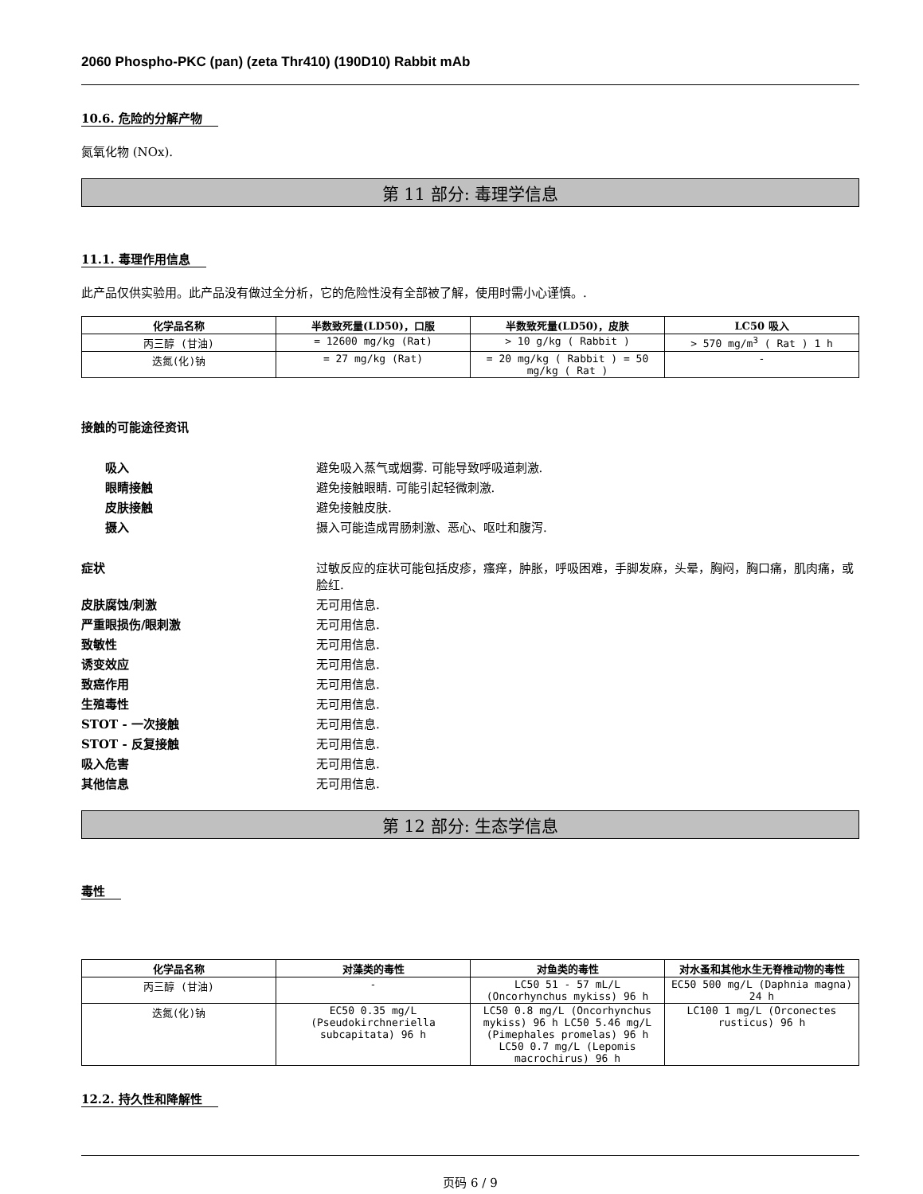2060 Phospho-PKC (pan) (zeta Thr410) (190D10) Rabbit mAb
10.6. 危险的分解产物
氮氧化物 (NOx).
第 11 部分: 毒理学信息
11.1. 毒理作用信息
此产品仅供实验用。此产品没有做过全分析，它的危险性没有全部被了解，使用时需小心谨慎。.
| 化学品名称 | 半数致死量(LD50)，口服 | 半数致死量(LD50)，皮肤 | LC50 吸入 |
| --- | --- | --- | --- |
| 丙三醇 (甘油) | = 12600 mg/kg (Rat) | > 10 g/kg ( Rabbit ) | > 570 mg/m<sup>3</sup> ( Rat ) 1 h |
| 迭氮(化)钠 | = 27 mg/kg (Rat) | = 20 mg/kg ( Rabbit ) = 50 mg/kg ( Rat ) | - |
接触的可能途径资讯
吸入 避免吸入蒸气或烟雾. 可能导致呼吸道刺激.
眼睛接触 避免接触眼睛. 可能引起轻微刺激.
皮肤接触 避免接触皮肤.
摄入 摄入可能造成胃肠刺激、恶心、呕吐和腹泻.
症状 过敏反应的症状可能包括皮疹，瘙痒，肿胀，呼吸困难，手脚发麻，头晕，胸闷，胸口痛，肌肉痛，或脸红.
皮肤腐蚀/刺激 无可用信息.
严重眼损伤/眼刺激 无可用信息.
致敏性 无可用信息.
诱变效应 无可用信息.
致癌作用 无可用信息.
生殖毒性 无可用信息.
STOT - 一次接触 无可用信息.
STOT - 反复接触 无可用信息.
吸入危害 无可用信息.
其他信息 无可用信息.
第 12 部分: 生态学信息
毒性
| 化学品名称 | 对藻类的毒性 | 对鱼类的毒性 | 对水蚤和其他水生无脊椎动物的毒性 |
| --- | --- | --- | --- |
| 丙三醇 (甘油) | - | LC50 51 - 57 mL/L (Oncorhynchus mykiss) 96 h | EC50 500 mg/L (Daphnia magna) 24 h |
| 迭氮(化)钠 | EC50 0.35 mg/L (Pseudokirchneriella subcapitata) 96 h | LC50 0.8 mg/L (Oncorhynchus mykiss) 96 h LC50 5.46 mg/L (Pimephales promelas) 96 h LC50 0.7 mg/L (Lepomis macrochirus) 96 h | LC100 1 mg/L (Orconectes rusticus) 96 h |
12.2. 持久性和降解性
页码 6 / 9